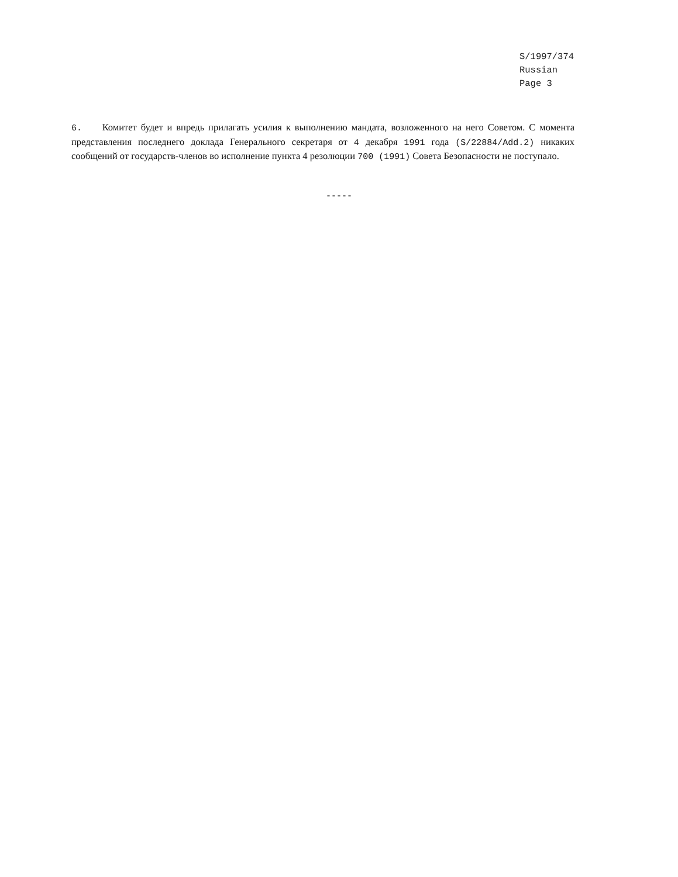S/1997/374
Russian
Page 3
6. Комитет будет и впредь прилагать усилия к выполнению мандата, возложенного на него Советом. С момента представления последнего доклада Генерального секретаря от 4 декабря 1991 года (S/22884/Add.2) никаких сообщений от государств-членов во исполнение пункта 4 резолюции 700 (1991) Совета Безопасности не поступало.
-----